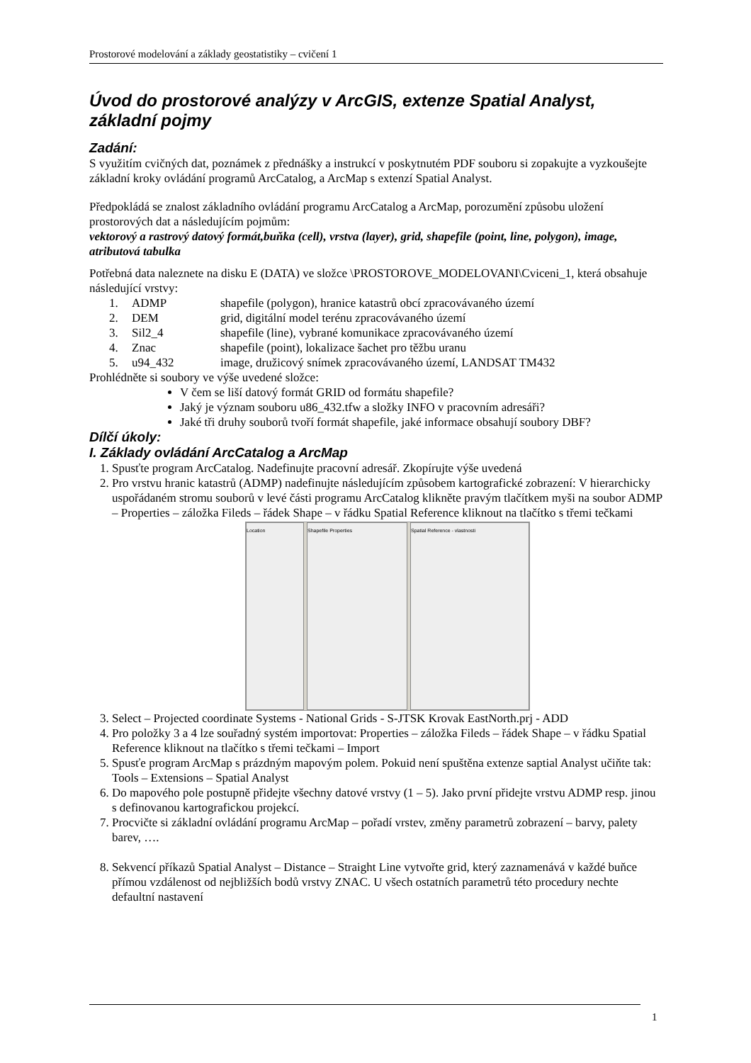Prostorové modelování a základy geostatistiky – cvičení 1
Úvod do prostorové analýzy v ArcGIS, extenze Spatial Analyst, základní pojmy
Zadání:
S využitím cvičných dat, poznámek z přednášky a instrukcí v poskytnutém PDF souboru si zopakujte a vyzkoušejte základní kroky ovládání programů ArcCatalog, a ArcMap s extenzí Spatial Analyst.
Předpokládá se znalost základního ovládání programu ArcCatalog a ArcMap, porozumění způsobu uložení prostorových dat a následujícím pojmům:
vektorový a rastrový datový formát,buňka (cell), vrstva (layer), grid, shapefile (point, line, polygon), image, atributová tabulka
Potřebná data naleznete na disku E (DATA) ve složce \PROSTOROVE_MODELOVANI\Cviceni_1, která obsahuje následující vrstvy:
1. ADMP shapefile (polygon), hranice katastrů obcí zpracovávaného území
2. DEM grid, digitální model terénu zpracovávaného území
3. Sil2_4 shapefile (line), vybrané komunikace zpracovávaného území
4. Znac shapefile (point), lokalizace šachet pro těžbu uranu
5. u94_432 image, družicový snímek zpracovávaného území, LANDSAT TM432
Prohlédněte si soubory ve výše uvedené složce:
V čem se liší datový formát GRID od formátu shapefile?
Jaký je význam souboru u86_432.tfw a složky INFO v pracovním adresáři?
Jaké tři druhy souborů tvoří formát shapefile, jaké informace obsahují soubory DBF?
Dílčí úkoly:
I. Základy ovládání ArcCatalog a ArcMap
1. Spusťte program ArcCatalog. Nadefinujte pracovní adresář. Zkopírujte výše uvedená
2. Pro vrstvu hranic katastrů (ADMP) nadefinujte následujícím způsobem kartografické zobrazení: V hierarchicky uspořádaném stromu souborů v levé části programu ArcCatalog klikněte pravým tlačítkem myši na soubor ADMP – Properties – záložka Fileds – řádek Shape – v řádku Spatial Reference kliknout na tlačítko s třemi tečkami
Location Shapefile Properties Spatial Reference - vlastnosti
3. Select – Projected coordinate Systems - National Grids - S-JTSK Krovak EastNorth.prj - ADD
4. Pro položky 3 a 4 lze souřadný systém importovat: Properties – záložka Fileds – řádek Shape – v řádku Spatial Reference kliknout na tlačítko s třemi tečkami – Import
5. Spusťe program ArcMap s prázdným mapovým polem. Pokuid není spuštěna extenze saptial Analyst učiňte tak: Tools – Extensions – Spatial Analyst
6. Do mapového pole postupně přidejte všechny datové vrstvy (1 – 5). Jako první přidejte vrstvu ADMP resp. jinou s definovanou kartografickou projekcí.
7. Procvičte si základní ovládání programu ArcMap – pořadí vrstev, změny parametrů zobrazení – barvy, palety barev, ….
8. Sekvencí příkazů Spatial Analyst – Distance – Straight Line vytvořte grid, který zaznamenává v každé buňce přímou vzdálenost od nejbližších bodů vrstvy ZNAC. U všech ostatních parametrů této procedury nechte defaultní nastavení
1